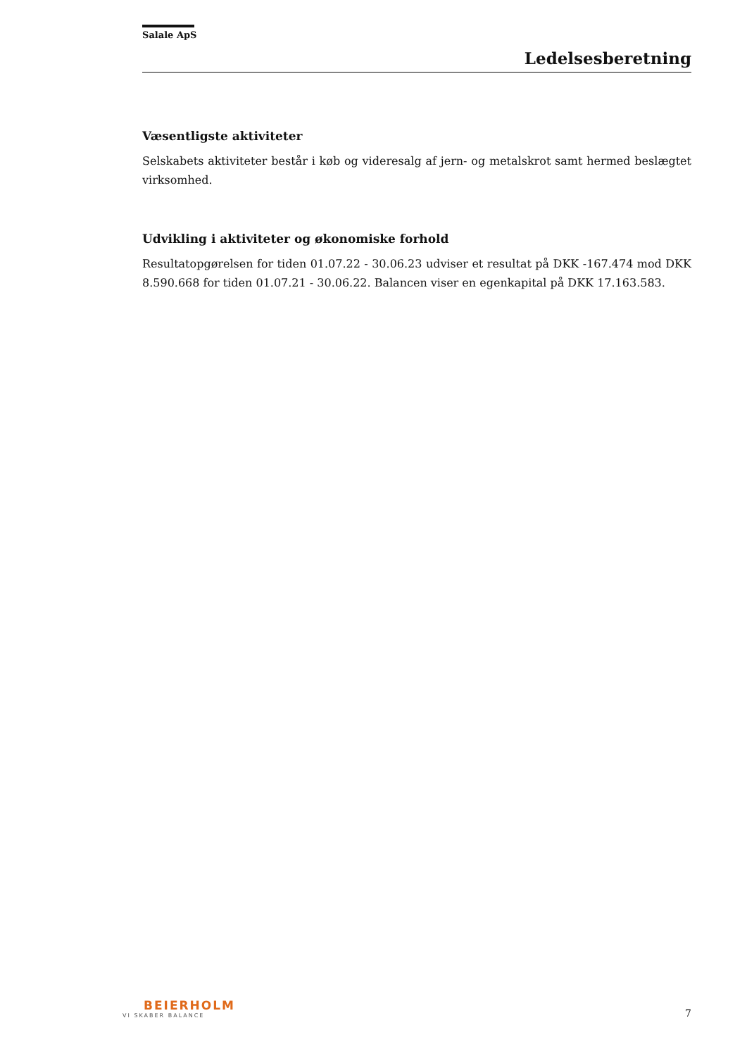Salale ApS
Ledelsesberetning
Væsentligste aktiviteter
Selskabets aktiviteter består i køb og videresalg af jern- og metalskrot samt hermed beslægtet virksomhed.
Udvikling i aktiviteter og økonomiske forhold
Resultatopgørelsen for tiden 01.07.22 - 30.06.23 udviser et resultat på DKK -167.474 mod DKK 8.590.668 for tiden 01.07.21 - 30.06.22. Balancen viser en egenkapital på DKK 17.163.583.
BEIERHOLM
VI SKABER BALANCE
7